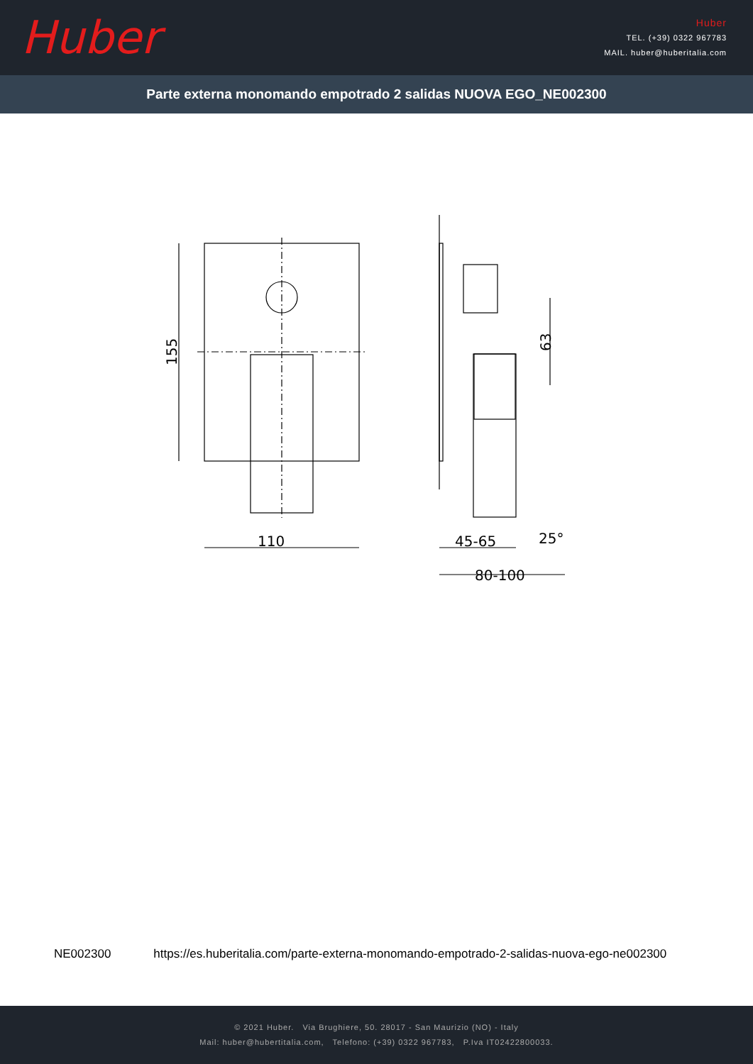Huber
Huber
TEL. (+39) 0322 967783
MAIL. huber@huberitalia.com
Parte externa monomando empotrado 2 salidas NUOVA EGO_NE002300
110
155
45-65
80-100
25°
63
NE002300 https://es.huberitalia.com/parte-externa-monomando-empotrado-2-salidas-nuova-ego-ne002300
© 2021 Huber. Via Brughiere, 50. 28017 - San Maurizio (NO) - Italy
Mail: huber@hubertitalia.com, Telefono: (+39) 0322 967783, P.Iva IT02422800033.